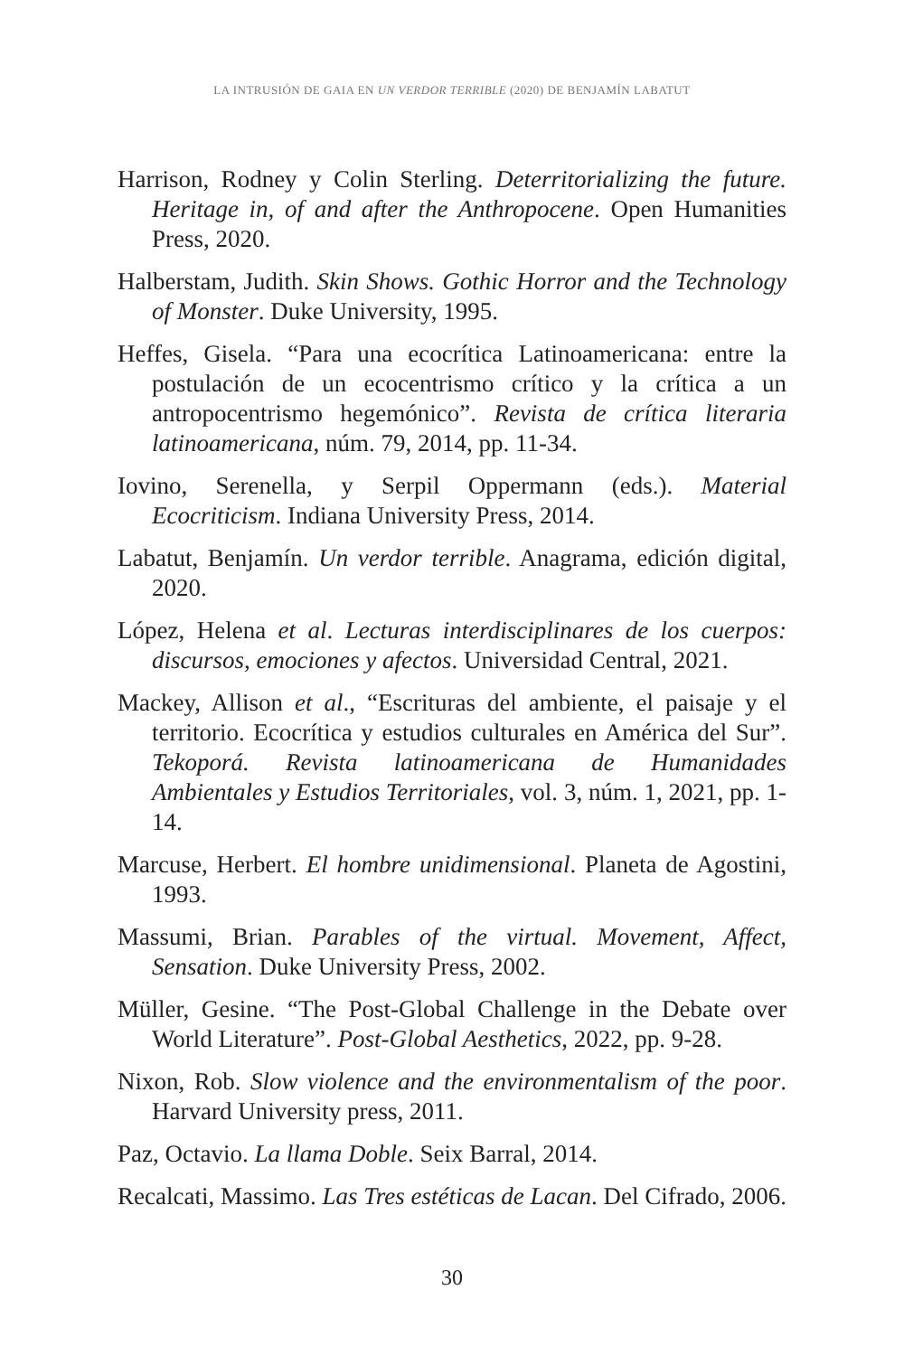LA INTRUSIÓN DE GAIA EN UN VERDOR TERRIBLE (2020) DE BENJAMÍN LABATUT
Harrison, Rodney y Colin Sterling. Deterritorializing the future. Heritage in, of and after the Anthropocene. Open Humanities Press, 2020.
Halberstam, Judith. Skin Shows. Gothic Horror and the Technology of Monster. Duke University, 1995.
Heffes, Gisela. “Para una ecocrítica Latinoamericana: entre la postulación de un ecocentrismo crítico y la crítica a un antropocentrismo hegemónico”. Revista de crítica literaria latinoamericana, núm. 79, 2014, pp. 11-34.
Iovino, Serenella, y Serpil Oppermann (eds.). Material Ecocriticism. Indiana University Press, 2014.
Labatut, Benjamín. Un verdor terrible. Anagrama, edición digital, 2020.
López, Helena et al. Lecturas interdisciplinares de los cuerpos: discursos, emociones y afectos. Universidad Central, 2021.
Mackey, Allison et al., “Escrituras del ambiente, el paisaje y el territorio. Ecocrítica y estudios culturales en América del Sur”. Tekoporá. Revista latinoamericana de Humanidades Ambientales y Estudios Territoriales, vol. 3, núm. 1, 2021, pp. 1-14.
Marcuse, Herbert. El hombre unidimensional. Planeta de Agostini, 1993.
Massumi, Brian. Parables of the virtual. Movement, Affect, Sensation. Duke University Press, 2002.
Müller, Gesine. “The Post-Global Challenge in the Debate over World Literature”. Post-Global Aesthetics, 2022, pp. 9-28.
Nixon, Rob. Slow violence and the environmentalism of the poor. Harvard University press, 2011.
Paz, Octavio. La llama Doble. Seix Barral, 2014.
Recalcati, Massimo. Las Tres estéticas de Lacan. Del Cifrado, 2006.
30